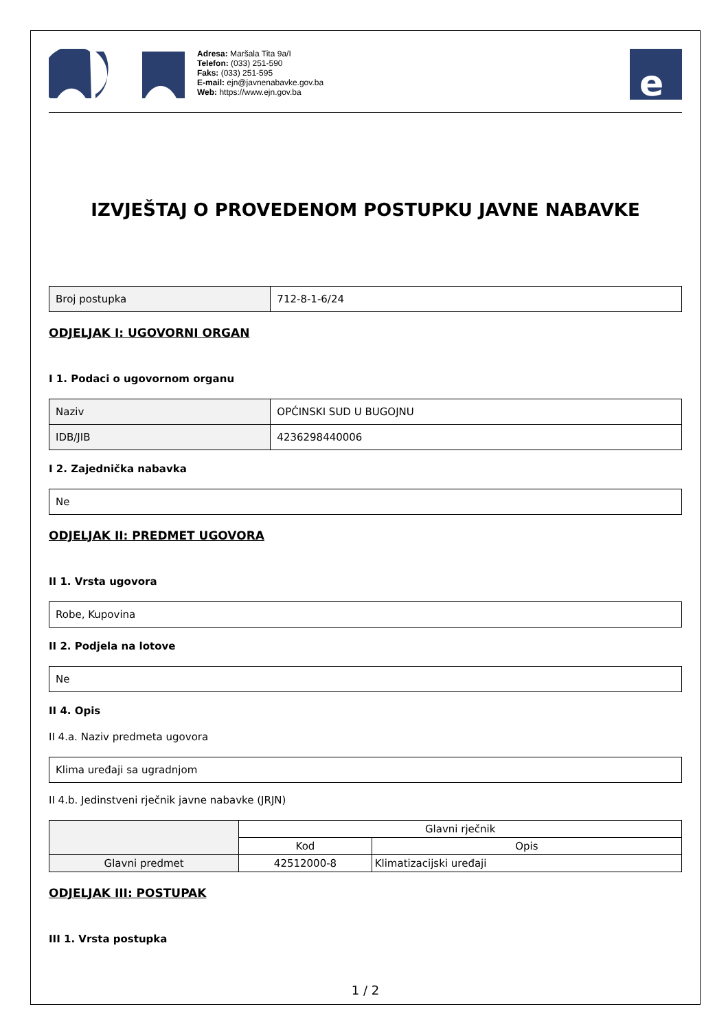Adresa: Maršala Tita 9a/I
Telefon: (033) 251-590
Faks: (033) 251-595
E-mail: ejn@javnenabavke.gov.ba
Web: https://www.ejn.gov.ba
e
IZVJEŠTAJ O PROVEDENOM POSTUPKU JAVNE NABAVKE
| Broj postupka | 712-8-1-6/24 |
ODJELJAK I: UGOVORNI ORGAN
I 1. Podaci o ugovornom organu
| Naziv | OPĆINSKI SUD U BUGOJNU |
| IDB/JIB | 4236298440006 |
I 2. Zajednička nabavka
| Ne |
ODJELJAK II: PREDMET UGOVORA
II 1. Vrsta ugovora
| Robe, Kupovina |
II 2. Podjela na lotove
| Ne |
II 4. Opis
II 4.a. Naziv predmeta ugovora
| Klima uređaji sa ugradnjom |
II 4.b. Jedinstveni rječnik javne nabavke (JRJN)
| | Glavni rječnik | |
| --- | --- | --- |
| | Kod | Opis |
| Glavni predmet | 42512000-8 | Klimatizacijski uređaji |
ODJELJAK III: POSTUPAK
III 1. Vrsta postupka
1 / 2